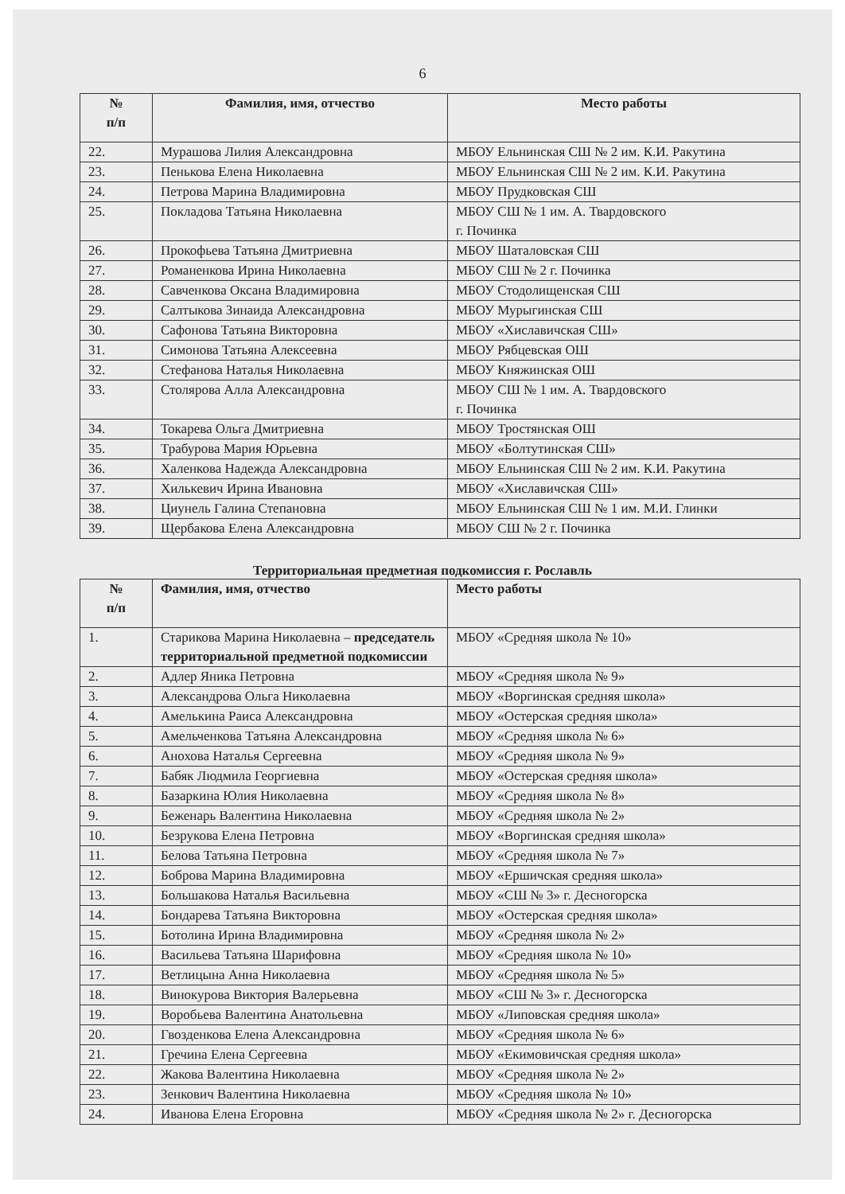6
| № п/п | Фамилия, имя, отчество | Место работы |
| --- | --- | --- |
| 22. | Мурашова Лилия Александровна | МБОУ Ельнинская СШ № 2 им. К.И. Ракутина |
| 23. | Пенькова Елена Николаевна | МБОУ Ельнинская СШ № 2 им. К.И. Ракутина |
| 24. | Петрова Марина Владимировна | МБОУ Прудковская СШ |
| 25. | Покладова Татьяна Николаевна | МБОУ СШ № 1 им. А. Твардовского г. Починка |
| 26. | Прокофьева Татьяна Дмитриевна | МБОУ Шаталовская СШ |
| 27. | Романенкова Ирина Николаевна | МБОУ СШ № 2 г. Починка |
| 28. | Савченкова Оксана Владимировна | МБОУ Стодолищенская СШ |
| 29. | Салтыкова Зинаида Александровна | МБОУ Мурыгинская СШ |
| 30. | Сафонова Татьяна Викторовна | МБОУ «Хиславичская СШ» |
| 31. | Симонова Татьяна Алексеевна | МБОУ Рябцевская ОШ |
| 32. | Стефанова Наталья Николаевна | МБОУ Княжинская ОШ |
| 33. | Столярова Алла Александровна | МБОУ СШ № 1 им. А. Твардовского г. Починка |
| 34. | Токарева Ольга Дмитриевна | МБОУ Тростянская ОШ |
| 35. | Трабурова Мария Юрьевна | МБОУ «Болтутинская СШ» |
| 36. | Халенкова Надежда Александровна | МБОУ Ельнинская СШ № 2 им. К.И. Ракутина |
| 37. | Хилькевич Ирина Ивановна | МБОУ «Хиславичская СШ» |
| 38. | Циунель Галина Степановна | МБОУ Ельнинская СШ № 1 им. М.И. Глинки |
| 39. | Щербакова Елена Александровна | МБОУ СШ № 2 г. Починка |
Территориальная предметная подкомиссия г. Рославль
| № п/п | Фамилия, имя, отчество | Место работы |
| --- | --- | --- |
| 1. | Старикова Марина Николаевна – председатель территориальной предметной подкомиссии | МБОУ «Средняя школа № 10» |
| 2. | Адлер Яника Петровна | МБОУ «Средняя школа № 9» |
| 3. | Александрова Ольга Николаевна | МБОУ «Воргинская средняя школа» |
| 4. | Амелькина Раиса Александровна | МБОУ «Остерская средняя школа» |
| 5. | Амельченкова Татьяна Александровна | МБОУ «Средняя школа № 6» |
| 6. | Анохова Наталья Сергеевна | МБОУ «Средняя школа № 9» |
| 7. | Бабяк Людмила Георгиевна | МБОУ «Остерская средняя школа» |
| 8. | Базаркина Юлия Николаевна | МБОУ «Средняя школа № 8» |
| 9. | Беженарь Валентина Николаевна | МБОУ «Средняя школа № 2» |
| 10. | Безрукова Елена Петровна | МБОУ «Воргинская средняя школа» |
| 11. | Белова Татьяна Петровна | МБОУ «Средняя школа № 7» |
| 12. | Боброва Марина Владимировна | МБОУ «Ершичская средняя школа» |
| 13. | Большакова Наталья Васильевна | МБОУ «СШ № 3» г. Десногорска |
| 14. | Бондарева Татьяна Викторовна | МБОУ «Остерская средняя школа» |
| 15. | Ботолина Ирина Владимировна | МБОУ «Средняя школа № 2» |
| 16. | Васильева Татьяна Шарифовна | МБОУ «Средняя школа № 10» |
| 17. | Ветлицына Анна Николаевна | МБОУ «Средняя школа № 5» |
| 18. | Винокурова Виктория Валерьевна | МБОУ «СШ № 3» г. Десногорска |
| 19. | Воробьева Валентина Анатольевна | МБОУ «Липовская средняя школа» |
| 20. | Гвозденкова Елена Александровна | МБОУ «Средняя школа № 6» |
| 21. | Гречина Елена Сергеевна | МБОУ «Екимовичская средняя школа» |
| 22. | Жакова Валентина Николаевна | МБОУ «Средняя школа № 2» |
| 23. | Зенкович Валентина Николаевна | МБОУ «Средняя школа № 10» |
| 24. | Иванова Елена Егоровна | МБОУ «Средняя школа № 2» г. Десногорска |